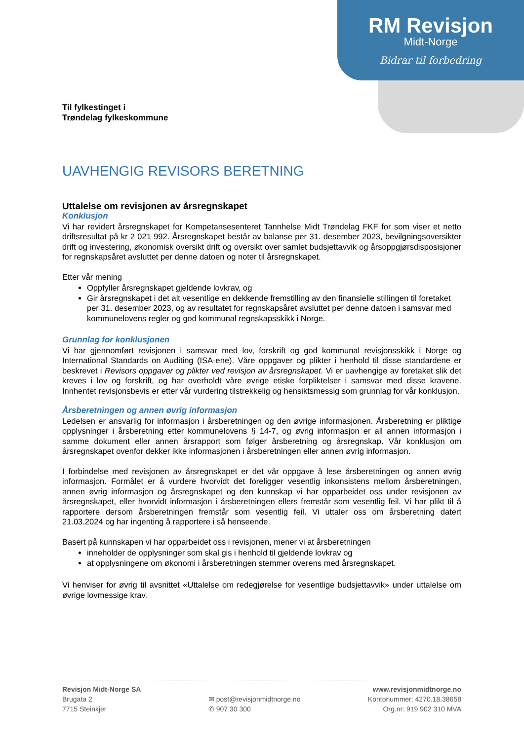RM Revisjon
Midt-Norge
Bidrar til forbedring
Til fylkestinget i
Trøndelag fylkeskommune
UAVHENGIG REVISORS BERETNING
Uttalelse om revisjonen av årsregnskapet
Konklusjon
Vi har revidert årsregnskapet for Kompetansesenteret Tannhelse Midt Trøndelag FKF for som viser et netto driftsresultat på kr 2 021 992. Årsregnskapet består av balanse per 31. desember 2023, bevilgningsoversikter drift og investering, økonomisk oversikt drift og oversikt over samlet budsjettavvik og årsoppgjørsdisposisjoner for regnskapsåret avsluttet per denne datoen og noter til årsregnskapet.
Etter vår mening
Oppfyller årsregnskapet gjeldende lovkrav, og
Gir årsregnskapet i det alt vesentlige en dekkende fremstilling av den finansielle stillingen til foretaket per 31. desember 2023, og av resultatet for regnskapsåret avsluttet per denne datoen i samsvar med kommunelovens regler og god kommunal regnskapsskikk i Norge.
Grunnlag for konklusjonen
Vi har gjennomført revisjonen i samsvar med lov, forskrift og god kommunal revisjonsskikk i Norge og International Standards on Auditing (ISA-ene). Våre oppgaver og plikter i henhold til disse standardene er beskrevet i Revisors oppgaver og plikter ved revisjon av årsregnskapet. Vi er uavhengige av foretaket slik det kreves i lov og forskrift, og har overholdt våre øvrige etiske forpliktelser i samsvar med disse kravene. Innhentet revisjonsbevis er etter vår vurdering tilstrekkelig og hensiktsmessig som grunnlag for vår konklusjon.
Årsberetningen og annen øvrig informasjon
Ledelsen er ansvarlig for informasjon i årsberetningen og den øvrige informasjonen. Årsberetning er pliktige opplysninger i årsberetning etter kommunelovens § 14-7, og øvrig informasjon er all annen informasjon i samme dokument eller annen årsrapport som følger årsberetning og årsregnskap. Vår konklusjon om årsregnskapet ovenfor dekker ikke informasjonen i årsberetningen eller annen øvrig informasjon.
I forbindelse med revisjonen av årsregnskapet er det vår oppgave å lese årsberetningen og annen øvrig informasjon. Formålet er å vurdere hvorvidt det foreligger vesentlig inkonsistens mellom årsberetningen, annen øvrig informasjon og årsregnskapet og den kunnskap vi har opparbeidet oss under revisjonen av årsregnskapet, eller hvorvidt informasjon i årsberetningen ellers fremstår som vesentlig feil. Vi har plikt til å rapportere dersom årsberetningen fremstår som vesentlig feil. Vi uttaler oss om årsberetning datert 21.03.2024 og har ingenting å rapportere i så henseende.
Basert på kunnskapen vi har opparbeidet oss i revisjonen, mener vi at årsberetningen
inneholder de opplysninger som skal gis i henhold til gjeldende lovkrav og
at opplysningene om økonomi i årsberetningen stemmer overens med årsregnskapet.
Vi henviser for øvrig til avsnittet «Uttalelse om redegjørelse for vesentlige budsjettavvik» under uttalelse om øvrige lovmessige krav.
Revisjon Midt-Norge SA
Brugata 2
7715 Steinkjer
✉ post@revisjonmidtnorge.no
✆ 907 30 300
www.revisjonmidtnorge.no
Kontonummer: 4270.18.38658
Org.nr: 919 902 310 MVA